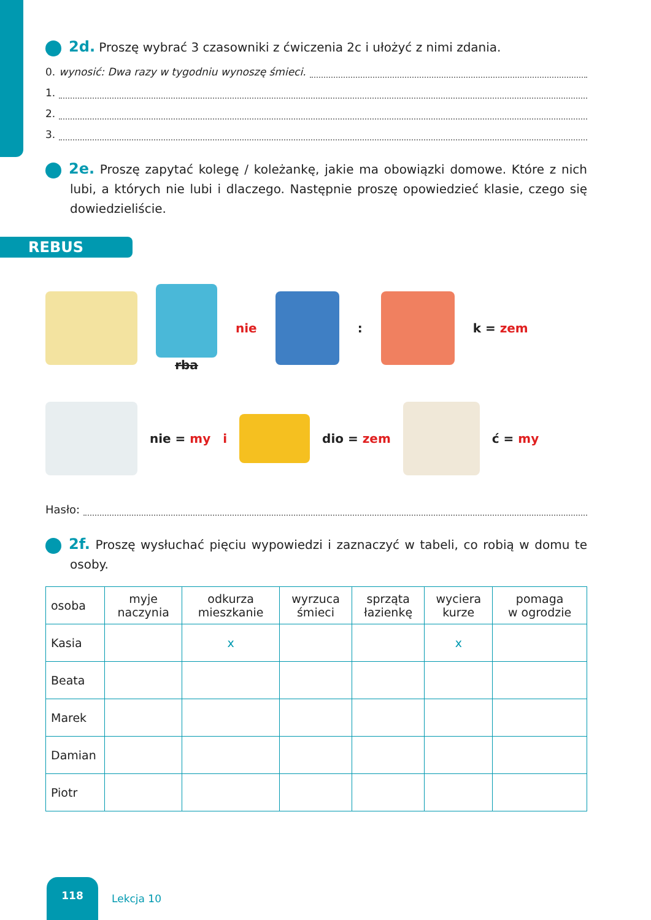2d. Proszę wybrać 3 czasowniki z ćwiczenia 2c i ułożyć z nimi zdania.
0. wynosić: Dwa razy w tygodniu wynoszę śmieci.
1.
2.
3.
2e. Proszę zapytać kolegę / koleżankę, jakie ma obowiązki domowe. Które z nich lubi, a których nie lubi i dlaczego. Następnie proszę opowiedzieć klasie, czego się dowiedzieliście.
REBUS
rba nie : k = zem
nie = my i dio = zem ć = my
Hasło:
2f. Proszę wysłuchać pięciu wypowiedzi i zaznaczyć w tabeli, co robią w domu te osoby.
| osoba | myje naczynia | odkurza mieszkanie | wyrzuca śmieci | sprząta łazienkę | wyciera kurze | pomaga w ogrodzie |
| --- | --- | --- | --- | --- | --- | --- |
| Kasia | | x | | | x | |
| Beata | | | | | | |
| Marek | | | | | | |
| Damian | | | | | | |
| Piotr | | | | | | |
118
Lekcja 10